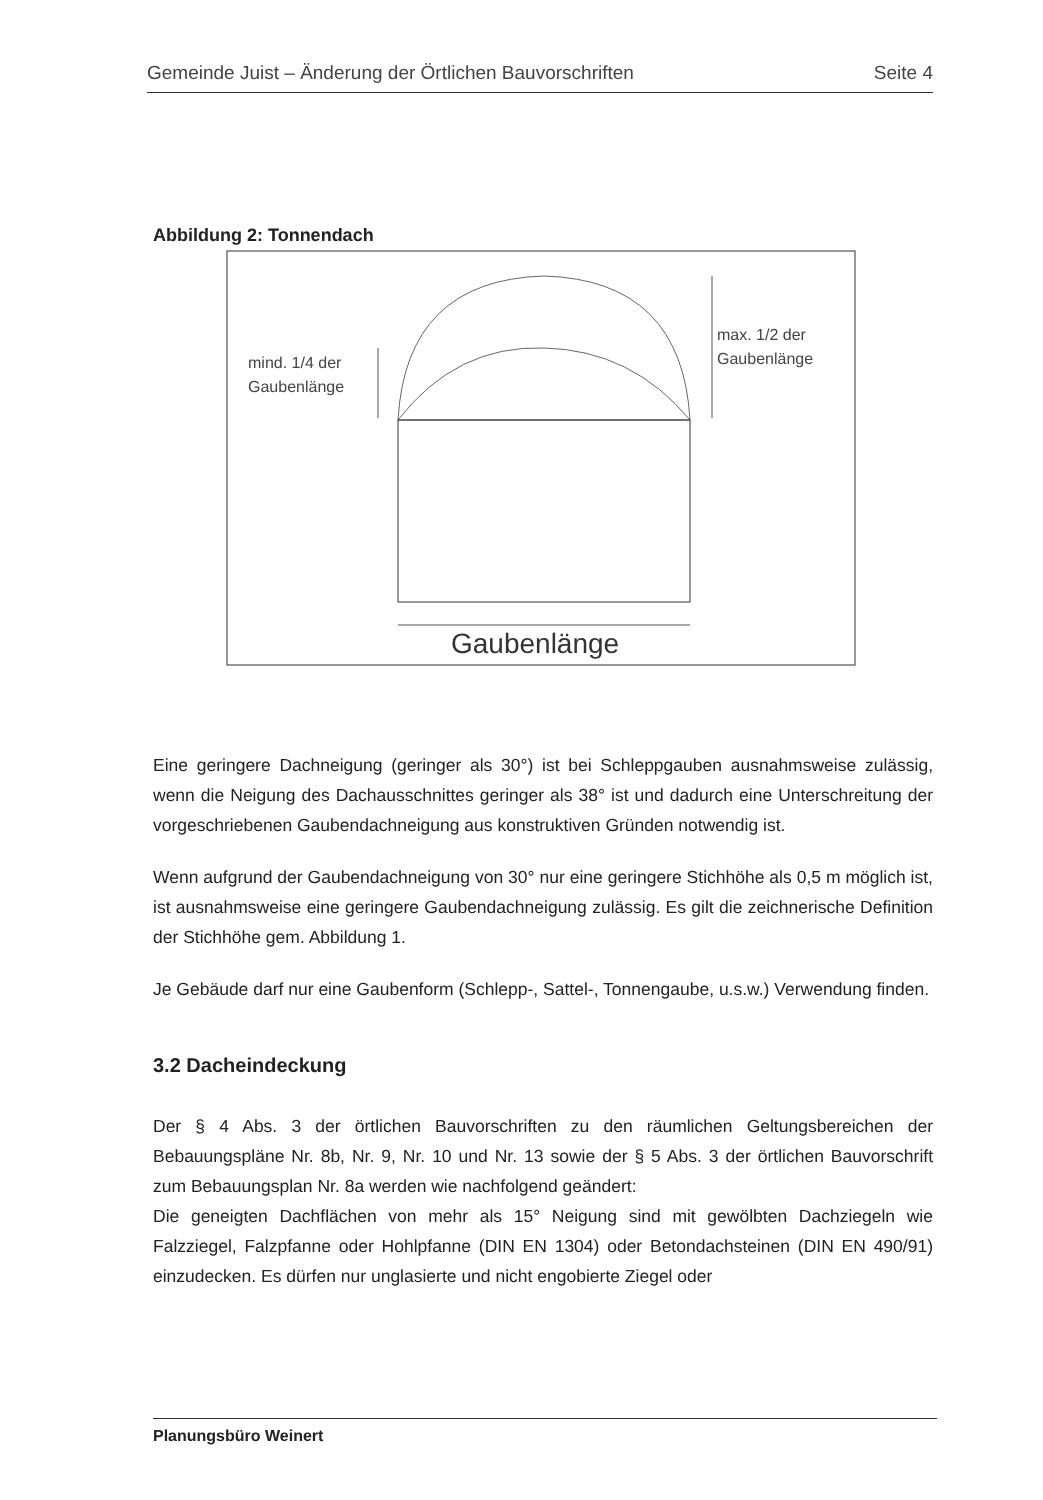Gemeinde Juist – Änderung der Örtlichen Bauvorschriften Seite 4
Abbildung 2: Tonnendach
mind. 1/4 der
Gaubenlänge
max. 1/2 der
Gaubenlänge
Gaubenlänge
Eine geringere Dachneigung (geringer als 30°) ist bei Schleppgauben ausnahmsweise zulässig, wenn die Neigung des Dachausschnittes geringer als 38° ist und dadurch eine Unterschreitung der vorgeschriebenen Gaubendachneigung aus konstruktiven Gründen notwendig ist.
Wenn aufgrund der Gaubendachneigung von 30° nur eine geringere Stichhöhe als 0,5 m möglich ist, ist ausnahmsweise eine geringere Gaubendachneigung zulässig. Es gilt die zeichnerische Definition der Stichhöhe gem. Abbildung 1.
Je Gebäude darf nur eine Gaubenform (Schlepp-, Sattel-, Tonnengaube, u.s.w.) Verwendung finden.
3.2 Dacheindeckung
Der § 4 Abs. 3 der örtlichen Bauvorschriften zu den räumlichen Geltungsbereichen der Bebauungspläne Nr. 8b, Nr. 9, Nr. 10 und Nr. 13 sowie der § 5 Abs. 3 der örtlichen Bauvorschrift zum Bebauungsplan Nr. 8a werden wie nachfolgend geändert:
Die geneigten Dachflächen von mehr als 15° Neigung sind mit gewölbten Dachziegeln wie Falzziegel, Falzpfanne oder Hohlpfanne (DIN EN 1304) oder Betondachsteinen (DIN EN 490/91) einzudecken. Es dürfen nur unglasierte und nicht engobierte Ziegel oder
Planungsbüro Weinert